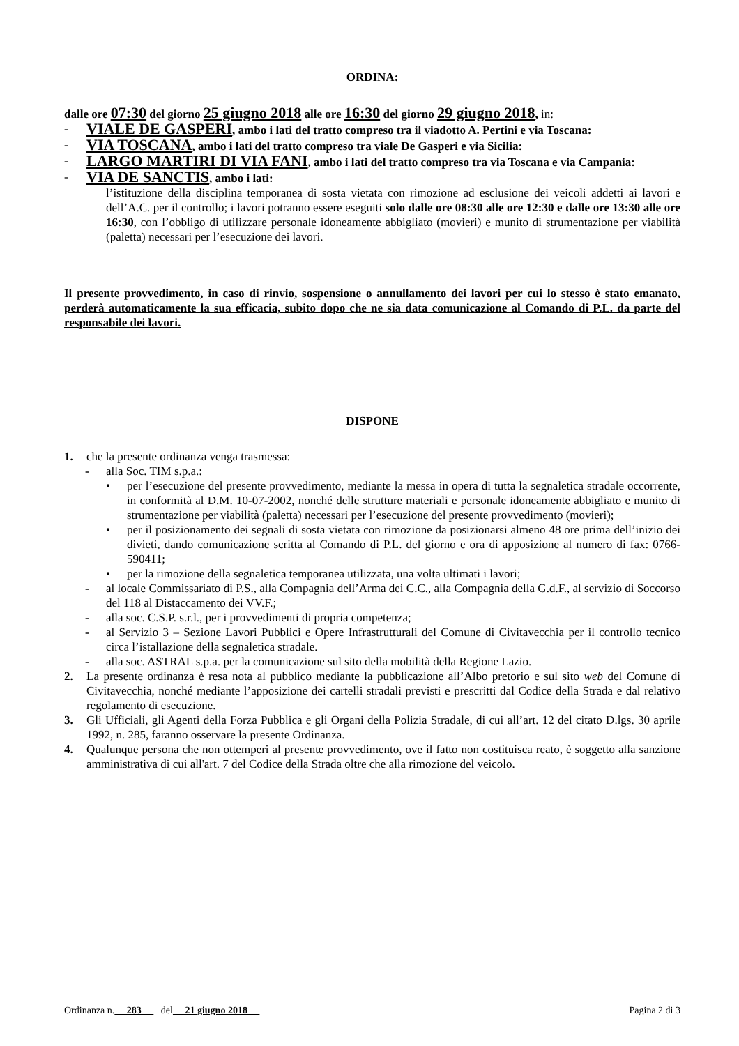ORDINA:
dalle ore 07:30 del giorno 25 giugno 2018 alle ore 16:30 del giorno 29 giugno 2018, in:
-
VIALE DE GASPERI, ambo i lati del tratto compreso tra il viadotto A. Pertini e via Toscana:
-
VIA TOSCANA, ambo i lati del tratto compreso tra viale De Gasperi e via Sicilia:
-
LARGO MARTIRI DI VIA FANI, ambo i lati del tratto compreso tra via Toscana e via Campania:
-
VIA DE SANCTIS, ambo i lati:
l’istituzione della disciplina temporanea di sosta vietata con rimozione ad esclusione dei veicoli addetti ai lavori e dell’A.C. per il controllo; i lavori potranno essere eseguiti solo dalle ore 08:30 alle ore 12:30 e dalle ore 13:30 alle ore 16:30, con l’obbligo di utilizzare personale idoneamente abbigliato (movieri) e munito di strumentazione per viabilità (paletta) necessari per l’esecuzione dei lavori.
Il presente provvedimento, in caso di rinvio, sospensione o annullamento dei lavori per cui lo stesso è stato emanato, perderà automaticamente la sua efficacia, subito dopo che ne sia data comunicazione al Comando di P.L. da parte del responsabile dei lavori.
DISPONE
1. che la presente ordinanza venga trasmessa:
- alla Soc. TIM s.p.a.:
• per l’esecuzione del presente provvedimento, mediante la messa in opera di tutta la segnaletica stradale occorrente, in conformità al D.M. 10-07-2002, nonché delle strutture materiali e personale idoneamente abbigliato e munito di strumentazione per viabilità (paletta) necessari per l’esecuzione del presente provvedimento (movieri);
• per il posizionamento dei segnali di sosta vietata con rimozione da posizionarsi almeno 48 ore prima dell’inizio dei divieti, dando comunicazione scritta al Comando di P.L. del giorno e ora di apposizione al numero di fax: 0766-590411;
• per la rimozione della segnaletica temporanea utilizzata, una volta ultimati i lavori;
- al locale Commissariato di P.S., alla Compagnia dell’Arma dei C.C., alla Compagnia della G.d.F., al servizio di Soccorso del 118 al Distaccamento dei VV.F.;
- alla soc. C.S.P. s.r.l., per i provvedimenti di propria competenza;
- al Servizio 3 – Sezione Lavori Pubblici e Opere Infrastrutturali del Comune di Civitavecchia per il controllo tecnico circa l’istallazione della segnaletica stradale.
- alla soc. ASTRAL s.p.a. per la comunicazione sul sito della mobilità della Regione Lazio.
2. La presente ordinanza è resa nota al pubblico mediante la pubblicazione all’Albo pretorio e sul sito web del Comune di Civitavecchia, nonché mediante l’apposizione dei cartelli stradali previsti e prescritti dal Codice della Strada e dal relativo regolamento di esecuzione.
3. Gli Ufficiali, gli Agenti della Forza Pubblica e gli Organi della Polizia Stradale, di cui all’art. 12 del citato D.lgs. 30 aprile 1992, n. 285, faranno osservare la presente Ordinanza.
4. Qualunque persona che non ottemperi al presente provvedimento, ove il fatto non costituisca reato, è soggetto alla sanzione amministrativa di cui all'art. 7 del Codice della Strada oltre che alla rimozione del veicolo.
Ordinanza n. 283 del 21 giugno 2018 Pagina 2 di 3